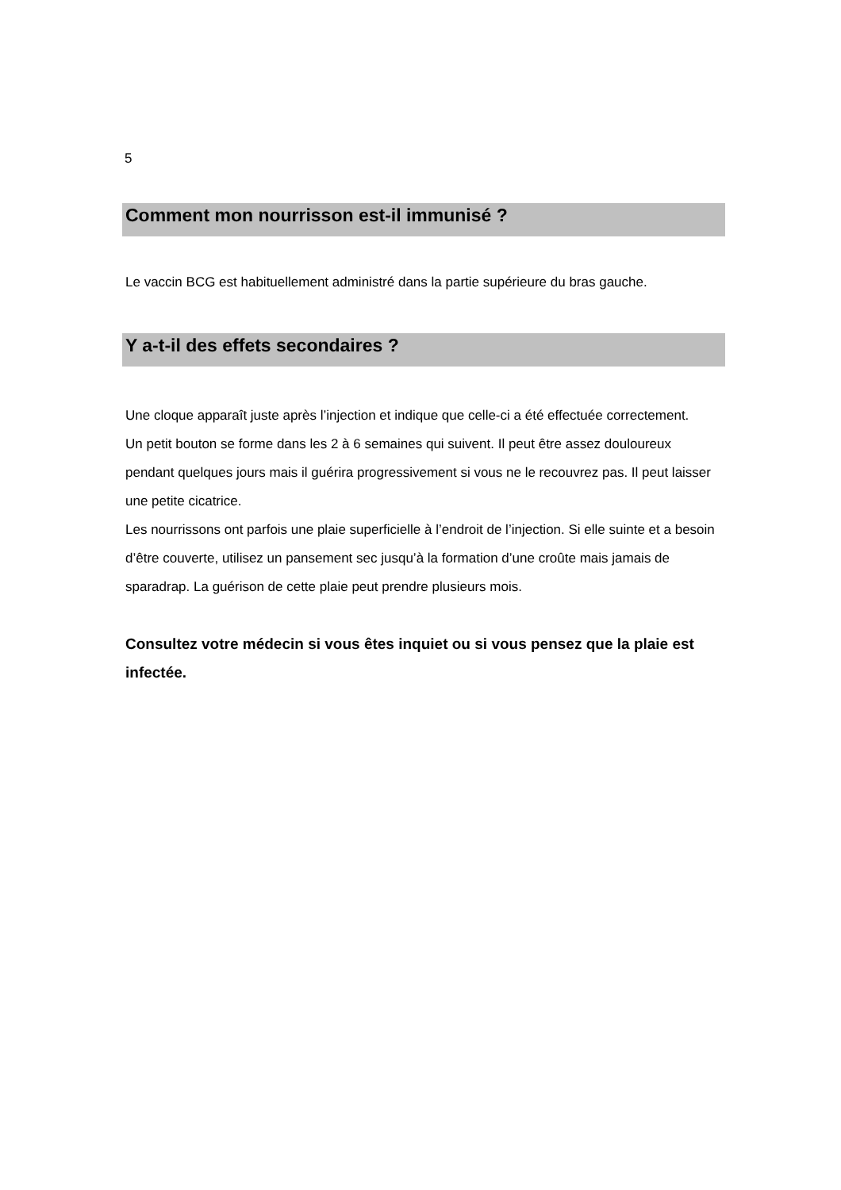5
Comment mon nourrisson est-il immunisé ?
Le vaccin BCG est habituellement administré dans la partie supérieure du bras gauche.
Y a-t-il des effets secondaires ?
Une cloque apparaît juste après l’injection et indique que celle-ci a été effectuée correctement.
Un petit bouton se forme dans les 2 à 6 semaines qui suivent. Il peut être assez douloureux pendant quelques jours mais il guérira progressivement si vous ne le recouvrez pas. Il peut laisser une petite cicatrice.
Les nourrissons ont parfois une plaie superficielle à l’endroit de l’injection. Si elle suinte et a besoin d’être couverte, utilisez un pansement sec jusqu’à la formation d’une croûte mais jamais de sparadrap. La guérison de cette plaie peut prendre plusieurs mois.
Consultez votre médecin si vous êtes inquiet ou si vous pensez que la plaie est infectée.